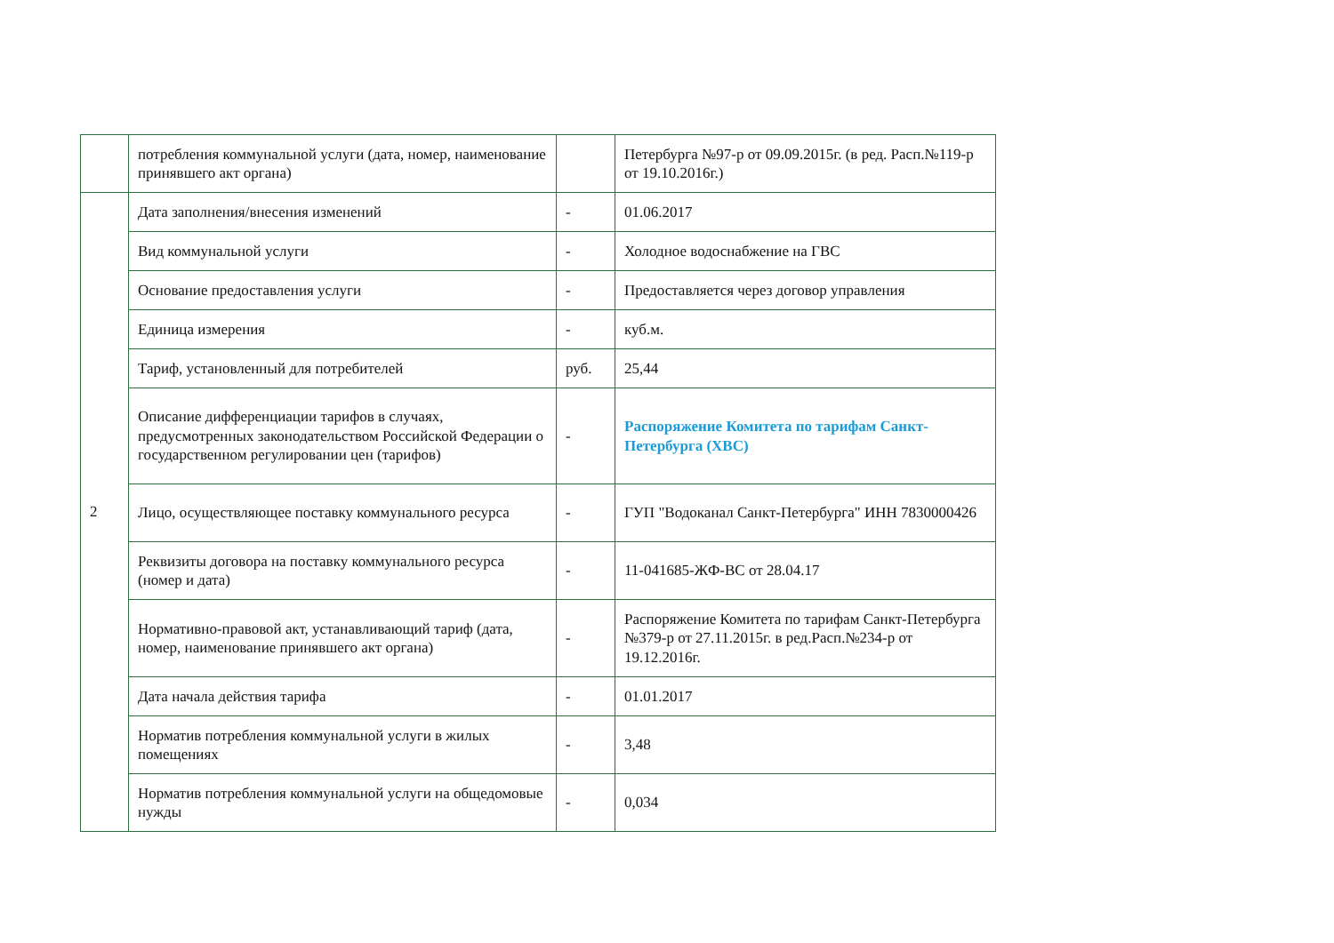| | потребления коммунальной услуги (дата, номер, наименование принявшего акт органа) | | Петербурга №97-р от 09.09.2015г. (в ред. Расп.№119-р от 19.10.2016г.) |
| 2 | Дата заполнения/внесения изменений | - | 01.06.2017 |
| | Вид коммунальной услуги | - | Холодное водоснабжение на ГВС |
| | Основание предоставления услуги | - | Предоставляется через договор управления |
| | Единица измерения | - | куб.м. |
| | Тариф, установленный для потребителей | руб. | 25,44 |
| | Описание дифференциации тарифов в случаях, предусмотренных законодательством Российской Федерации о государственном регулировании цен (тарифов) | - | Распоряжение Комитета по тарифам Санкт-Петербурга (ХВС) |
| | Лицо, осуществляющее поставку коммунального ресурса | - | ГУП "Водоканал Санкт-Петербурга" ИНН 7830000426 |
| | Реквизиты договора на поставку коммунального ресурса (номер и дата) | - | 11-041685-ЖФ-ВС от 28.04.17 |
| | Нормативно-правовой акт, устанавливающий тариф (дата, номер, наименование принявшего акт органа) | - | Распоряжение Комитета по тарифам Санкт-Петербурга №379-р от 27.11.2015г. в ред.Расп.№234-р от 19.12.2016г. |
| | Дата начала действия тарифа | - | 01.01.2017 |
| | Норматив потребления коммунальной услуги в жилых помещениях | - | 3,48 |
| | Норматив потребления коммунальной услуги на общедомовые нужды | - | 0,034 |